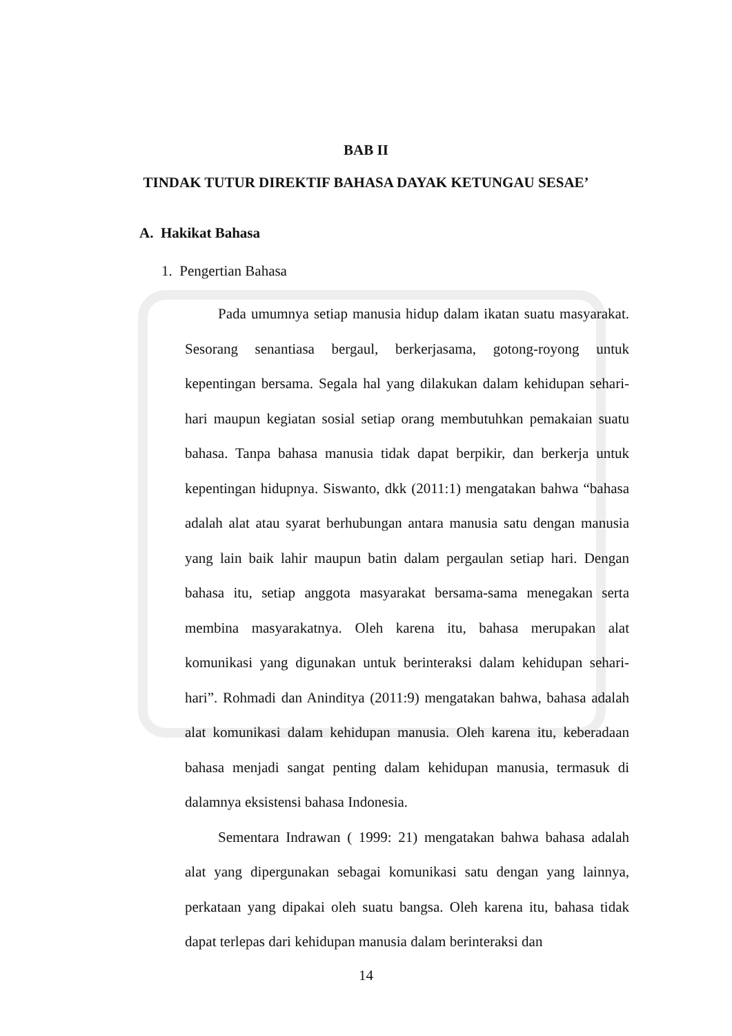BAB II
TINDAK TUTUR DIREKTIF BAHASA DAYAK KETUNGAU SESAE’
A. Hakikat Bahasa
1. Pengertian Bahasa
Pada umumnya setiap manusia hidup dalam ikatan suatu masyarakat. Sesorang senantiasa bergaul, berkerjasama, gotong-royong untuk kepentingan bersama. Segala hal yang dilakukan dalam kehidupan sehari-hari maupun kegiatan sosial setiap orang membutuhkan pemakaian suatu bahasa. Tanpa bahasa manusia tidak dapat berpikir, dan berkerja untuk kepentingan hidupnya. Siswanto, dkk (2011:1) mengatakan bahwa “bahasa adalah alat atau syarat berhubungan antara manusia satu dengan manusia yang lain baik lahir maupun batin dalam pergaulan setiap hari. Dengan bahasa itu, setiap anggota masyarakat bersama-sama menegakan serta membina masyarakatnya. Oleh karena itu, bahasa merupakan alat komunikasi yang digunakan untuk berinteraksi dalam kehidupan sehari-hari”. Rohmadi dan Aninditya (2011:9) mengatakan bahwa, bahasa adalah alat komunikasi dalam kehidupan manusia. Oleh karena itu, keberadaan bahasa menjadi sangat penting dalam kehidupan manusia, termasuk di dalamnya eksistensi bahasa Indonesia.
Sementara Indrawan ( 1999: 21) mengatakan bahwa bahasa adalah alat yang dipergunakan sebagai komunikasi satu dengan yang lainnya, perkataan yang dipakai oleh suatu bangsa. Oleh karena itu, bahasa tidak dapat terlepas dari kehidupan manusia dalam berinteraksi dan
14